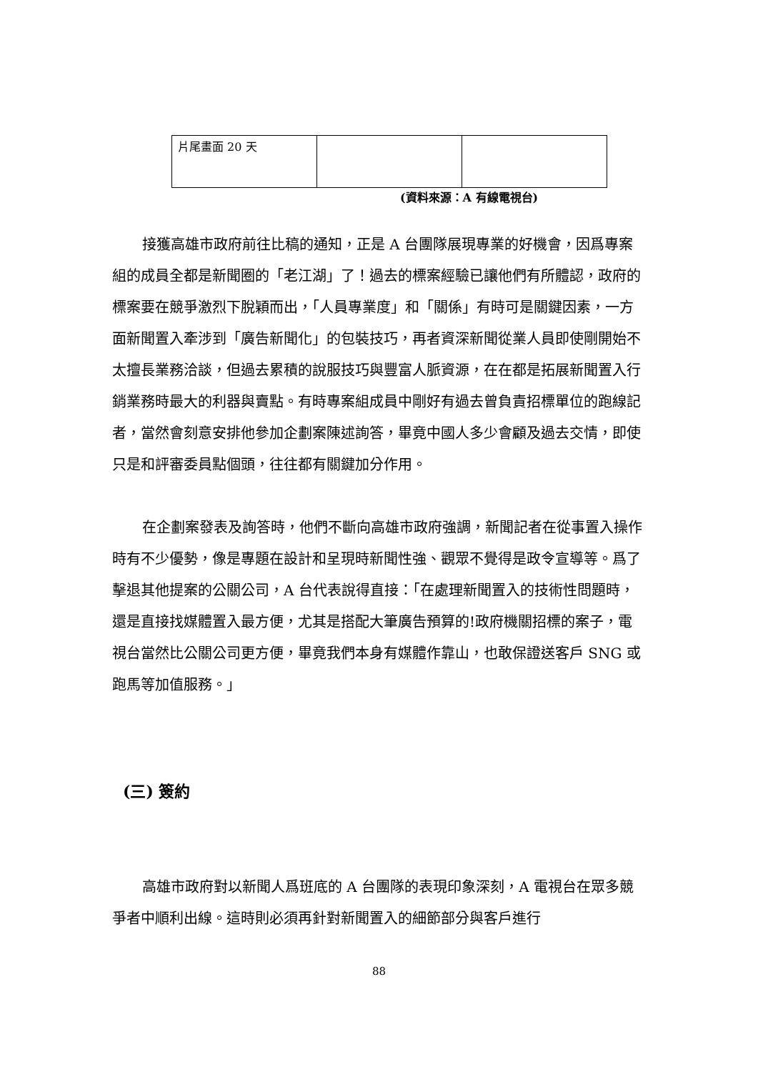| 片尾畫面 20 天 | | |
(資料來源：A 有線電視台)
接獲高雄市政府前往比稿的通知，正是 A 台團隊展現專業的好機會，因爲專案組的成員全都是新聞圈的「老江湖」了！過去的標案經驗已讓他們有所體認，政府的標案要在競爭激烈下脫穎而出，「人員專業度」和「關係」有時可是關鍵因素，一方面新聞置入牽涉到「廣告新聞化」的包裝技巧，再者資深新聞從業人員即使剛開始不太擅長業務洽談，但過去累積的說服技巧與豐富人脈資源，在在都是拓展新聞置入行銷業務時最大的利器與賣點。有時專案組成員中剛好有過去曾負責招標單位的跑線記者，當然會刻意安排他參加企劃案陳述詢答，畢竟中國人多少會顧及過去交情，即使只是和評審委員點個頭，往往都有關鍵加分作用。
在企劃案發表及詢答時，他們不斷向高雄市政府強調，新聞記者在從事置入操作時有不少優勢，像是專題在設計和呈現時新聞性強、觀眾不覺得是政令宣導等。爲了擊退其他提案的公關公司，A 台代表說得直接：「在處理新聞置入的技術性問題時，還是直接找媒體置入最方便，尤其是搭配大筆廣告預算的!政府機關招標的案子，電視台當然比公關公司更方便，畢竟我們本身有媒體作靠山，也敢保證送客戶 SNG 或跑馬等加值服務。」
(三) 簽約
高雄市政府對以新聞人爲班底的 A 台團隊的表現印象深刻，A 電視台在眾多競爭者中順利出線。這時則必須再針對新聞置入的細節部分與客戶進行
88